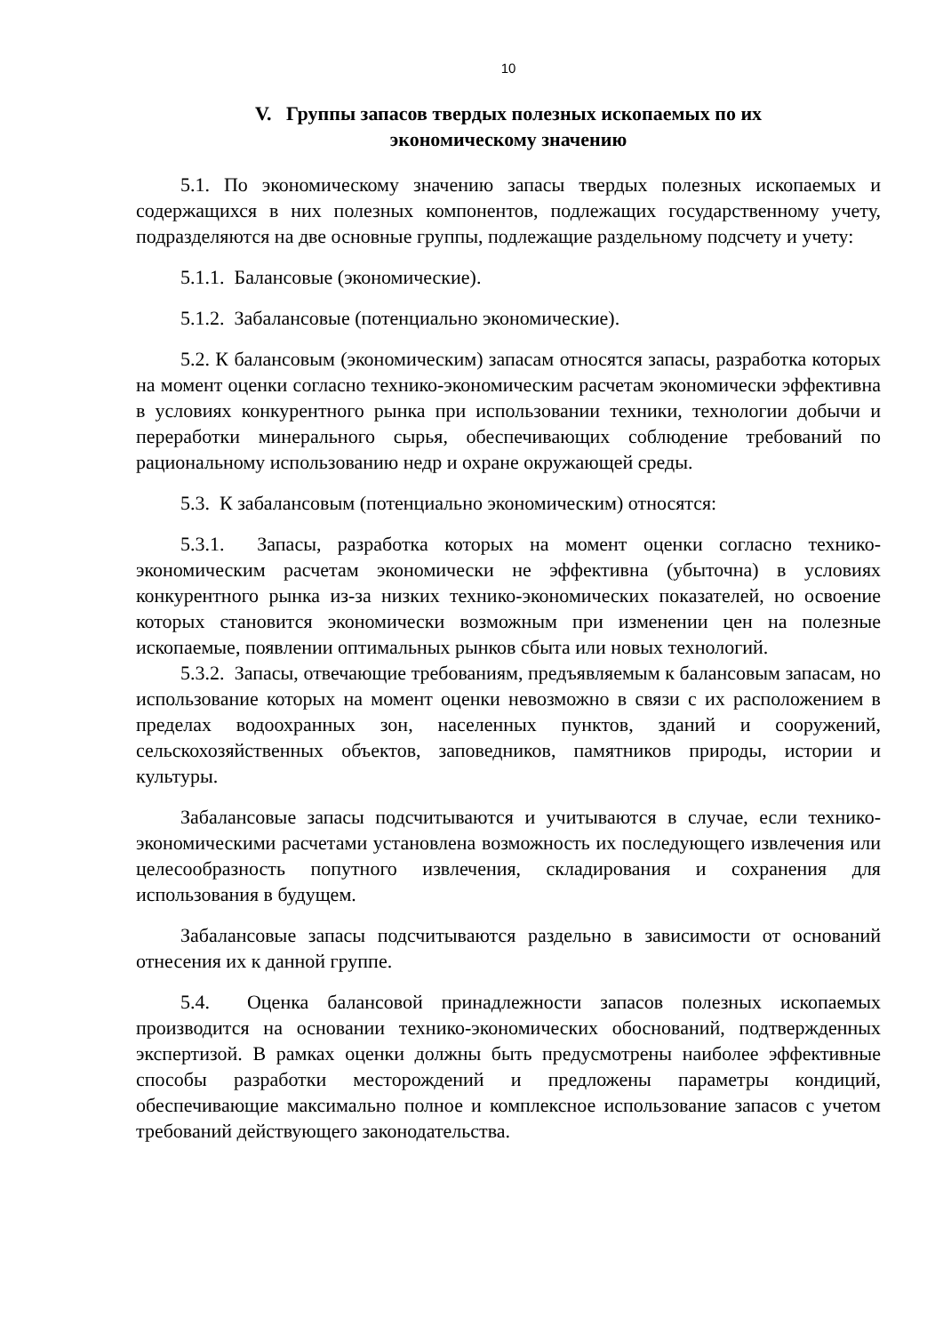10
V. Группы запасов твердых полезных ископаемых по их
экономическому значению
5.1. По экономическому значению запасы твердых полезных ископаемых и содержащихся в них полезных компонентов, подлежащих государственному учету, подразделяются на две основные группы, подлежащие раздельному подсчету и учету:
5.1.1. Балансовые (экономические).
5.1.2. Забалансовые (потенциально экономические).
5.2. К балансовым (экономическим) запасам относятся запасы, разработка которых на момент оценки согласно технико-экономическим расчетам экономически эффективна в условиях конкурентного рынка при использовании техники, технологии добычи и переработки минерального сырья, обеспечивающих соблюдение требований по рациональному использованию недр и охране окружающей среды.
5.3. К забалансовым (потенциально экономическим) относятся:
5.3.1. Запасы, разработка которых на момент оценки согласно технико-экономическим расчетам экономически не эффективна (убыточна) в условиях конкурентного рынка из-за низких технико-экономических показателей, но освоение которых становится экономически возможным при изменении цен на полезные ископаемые, появлении оптимальных рынков сбыта или новых технологий.
5.3.2. Запасы, отвечающие требованиям, предъявляемым к балансовым запасам, но использование которых на момент оценки невозможно в связи с их расположением в пределах водоохранных зон, населенных пунктов, зданий и сооружений, сельскохозяйственных объектов, заповедников, памятников природы, истории и культуры.
Забалансовые запасы подсчитываются и учитываются в случае, если технико-экономическими расчетами установлена возможность их последующего извлечения или целесообразность попутного извлечения, складирования и сохранения для использования в будущем.
Забалансовые запасы подсчитываются раздельно в зависимости от оснований отнесения их к данной группе.
5.4. Оценка балансовой принадлежности запасов полезных ископаемых производится на основании технико-экономических обоснований, подтвержденных экспертизой. В рамках оценки должны быть предусмотрены наиболее эффективные способы разработки месторождений и предложены параметры кондиций, обеспечивающие максимально полное и комплексное использование запасов с учетом требований действующего законодательства.